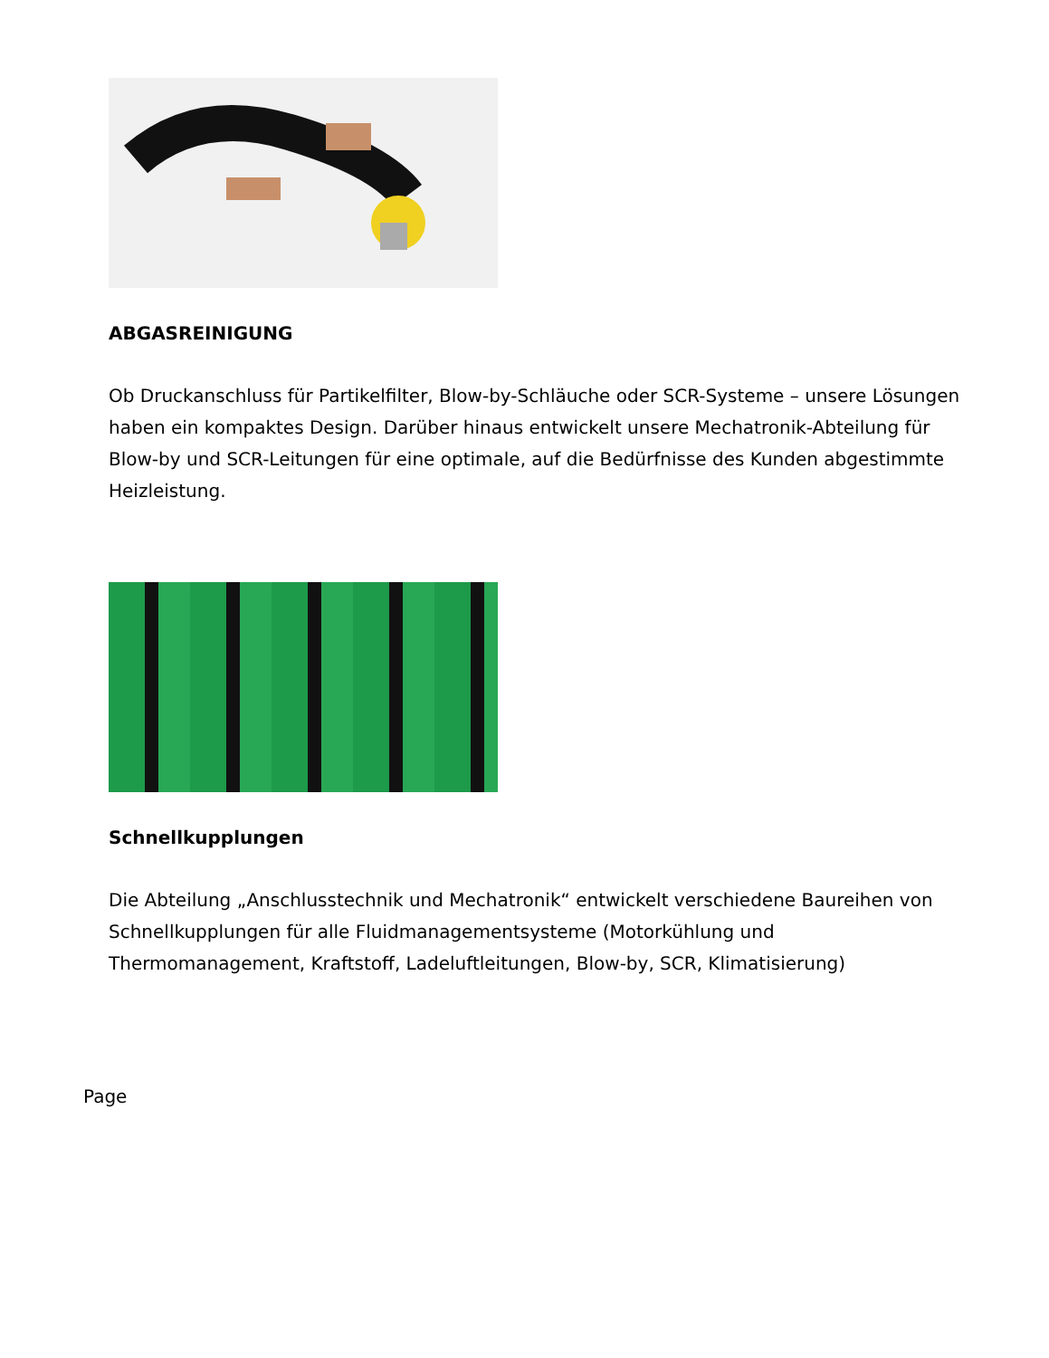ABGASREINIGUNG
Ob Druckanschluss für Partikelfilter, Blow-by-Schläuche oder SCR-Systeme – unsere Lösungen haben ein kompaktes Design. Darüber hinaus entwickelt unsere Mechatronik-Abteilung für Blow-by und SCR-Leitungen für eine optimale, auf die Bedürfnisse des Kunden abgestimmte Heizleistung.
Schnellkupplungen
Die Abteilung „Anschlusstechnik und Mechatronik“ entwickelt verschiedene Baureihen von Schnellkupplungen für alle Fluidmanagementsysteme (Motorkühlung und Thermomanagement, Kraftstoff, Ladeluftleitungen, Blow-by, SCR, Klimatisierung)
Page